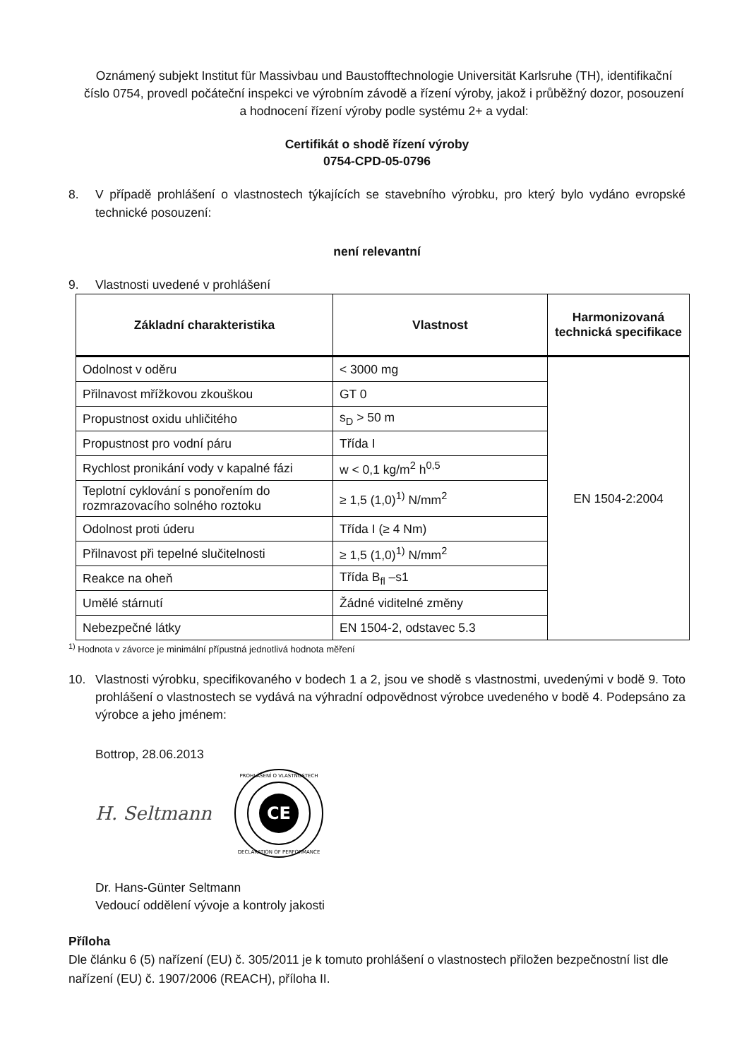Oznámený subjekt Institut für Massivbau und Baustofftechnologie Universität Karlsruhe (TH), identifikační číslo 0754, provedl počáteční inspekci ve výrobním závodě a řízení výroby, jakož i průběžný dozor, posouzení a hodnocení řízení výroby podle systému 2+ a vydal:
Certifikát o shodě řízení výroby
0754-CPD-05-0796
8. V případě prohlášení o vlastnostech týkajících se stavebního výrobku, pro který bylo vydáno evropské technické posouzení:
není relevantní
9. Vlastnosti uvedené v prohlášení
| Základní charakteristika | Vlastnost | Harmonizovaná technická specifikace |
| --- | --- | --- |
| Odolnost v oděru | < 3000 mg | EN 1504-2:2004 |
| Přilnavost mřížkovou zkouškou | GT 0 | |
| Propustnost oxidu uhličitého | s<sub>D</sub> > 50 m | |
| Propustnost pro vodní páru | Třída I | |
| Rychlost pronikání vody v kapalné fázi | w < 0,1 kg/m<sup>2</sup> h<sup>0,5</sup> | |
| Teplotní cyklování s ponořením do rozmrazovacího solného roztoku | ≥ 1,5 (1,0)<sup>1)</sup> N/mm<sup>2</sup> | |
| Odolnost proti úderu | Třída I (≥ 4 Nm) | |
| Přilnavost při tepelné slučitelnosti | ≥ 1,5 (1,0)<sup>1)</sup> N/mm<sup>2</sup> | |
| Reakce na oheň | Třída B<sub>fl</sub> –s1 | |
| Umělé stárnutí | Žádné viditelné změny | |
| Nebezpečné látky | EN 1504-2, odstavec 5.3 | |
<sup>1)</sup> Hodnota v závorce je minimální přípustná jednotlivá hodnota měření
10. Vlastnosti výrobku, specifikovaného v bodech 1 a 2, jsou ve shodě s vlastnostmi, uvedenými v bodě 9. Toto prohlášení o vlastnostech se vydává na výhradní odpovědnost výrobce uvedeného v bodě 4. Podepsáno za výrobce a jeho jménem:
Bottrop, 28.06.2013
H. Seltmann
CE
PROHLÁŠENÍ O VLASTNOSTECH
DECLARATION OF PERFORMANCE
Dr. Hans-Günter Seltmann
Vedoucí oddělení vývoje a kontroly jakosti
Příloha
Dle článku 6 (5) nařízení (EU) č. 305/2011 je k tomuto prohlášení o vlastnostech přiložen bezpečnostní list dle nařízení (EU) č. 1907/2006 (REACH), příloha II.